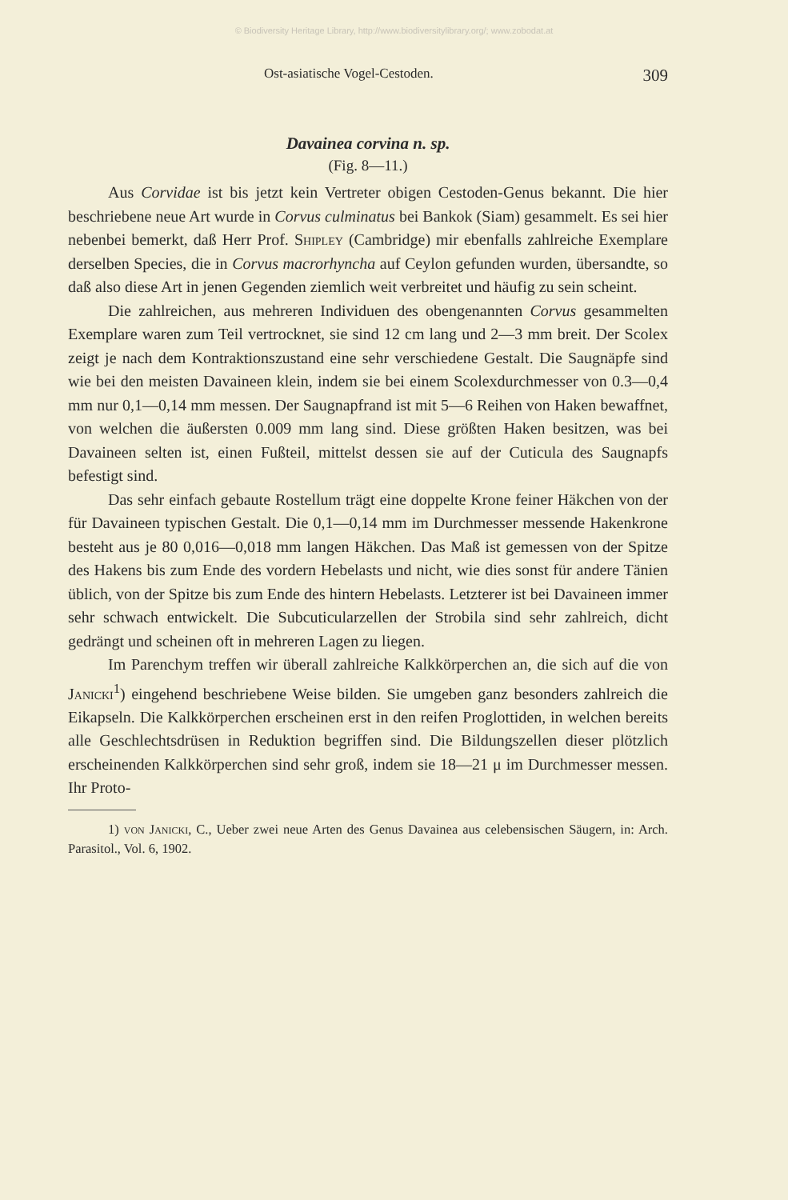© Biodiversity Heritage Library, http://www.biodiversitylibrary.org/; www.zobodat.at
Ost-asiatische Vogel-Cestoden. 309
Davainea corvina n. sp.
(Fig. 8—11.)
Aus Corvidae ist bis jetzt kein Vertreter obigen Cestoden-Genus bekannt. Die hier beschriebene neue Art wurde in Corvus culminatus bei Bankok (Siam) gesammelt. Es sei hier nebenbei bemerkt, daß Herr Prof. Shipley (Cambridge) mir ebenfalls zahlreiche Exemplare derselben Species, die in Corvus macrorhyncha auf Ceylon gefunden wurden, übersandte, so daß also diese Art in jenen Gegenden ziemlich weit verbreitet und häufig zu sein scheint.
Die zahlreichen, aus mehreren Individuen des obengenannten Corvus gesammelten Exemplare waren zum Teil vertrocknet, sie sind 12 cm lang und 2—3 mm breit. Der Scolex zeigt je nach dem Kontraktionszustand eine sehr verschiedene Gestalt. Die Saugnäpfe sind wie bei den meisten Davaineen klein, indem sie bei einem Scolexdurchmesser von 0.3—0,4 mm nur 0,1—0,14 mm messen. Der Saugnapfrand ist mit 5—6 Reihen von Haken bewaffnet, von welchen die äußersten 0.009 mm lang sind. Diese größten Haken besitzen, was bei Davaineen selten ist, einen Fußteil, mittelst dessen sie auf der Cuticula des Saugnapfs befestigt sind.
Das sehr einfach gebaute Rostellum trägt eine doppelte Krone feiner Häkchen von der für Davaineen typischen Gestalt. Die 0,1—0,14 mm im Durchmesser messende Hakenkrone besteht aus je 80 0,016—0,018 mm langen Häkchen. Das Maß ist gemessen von der Spitze des Hakens bis zum Ende des vordern Hebelasts und nicht, wie dies sonst für andere Tänien üblich, von der Spitze bis zum Ende des hintern Hebelasts. Letzterer ist bei Davaineen immer sehr schwach entwickelt. Die Subcuticularzellen der Strobila sind sehr zahlreich, dicht gedrängt und scheinen oft in mehreren Lagen zu liegen.
Im Parenchym treffen wir überall zahlreiche Kalkkörperchen an, die sich auf die von Janicki<sup>1</sup>) eingehend beschriebene Weise bilden. Sie umgeben ganz besonders zahlreich die Eikapseln. Die Kalkkörperchen erscheinen erst in den reifen Proglottiden, in welchen bereits alle Geschlechtsdrüsen in Reduktion begriffen sind. Die Bildungszellen dieser plötzlich erscheinenden Kalkkörperchen sind sehr groß, indem sie 18—21 μ im Durchmesser messen. Ihr Proto-
1) von Janicki, C., Ueber zwei neue Arten des Genus Davainea aus celebensischen Säugern, in: Arch. Parasitol., Vol. 6, 1902.